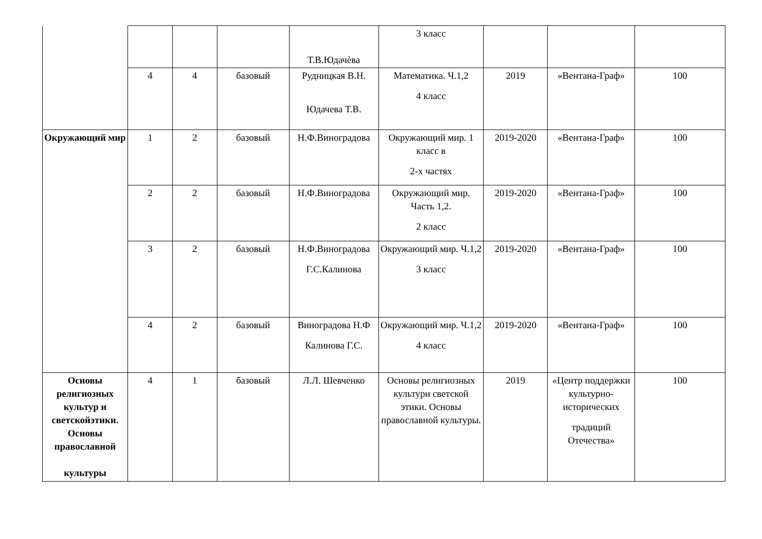| | | | | Т.В.Юдачѐва | 3 класс | | | |
| | 4 | 4 | базовый | Рудницкая В.Н. Юдачева Т.В. | Математика. Ч.1,2 4 класс | 2019 | «Вентана-Граф» | 100 |
| Окружающий мир | 1 | 2 | базовый | Н.Ф.Виноградова | Окружающий мир. 1 класс в 2-х частях | 2019-2020 | «Вентана-Граф» | 100 |
| | 2 | 2 | базовый | Н.Ф.Виноградова | Окружающий мир. Часть 1,2. 2 класс | 2019-2020 | «Вентана-Граф» | 100 |
| | 3 | 2 | базовый | Н.Ф.Виноградова Г.С.Калинова | Окружающий мир. Ч.1,2 3 класс | 2019-2020 | «Вентана-Граф» | 100 |
| | 4 | 2 | базовый | Виноградова Н.Ф Калинова Г.С. | Окружающий мир. Ч.1,2 4 класс | 2019-2020 | «Вентана-Граф» | 100 |
| Основы религиозных культур и светскойэтики. Основы православной культуры | 4 | 1 | базовый | Л.Л. Шевченко | Основы религиозных культури светской этики. Основы православной культуры. | 2019 | «Центр поддержки культурно-исторических традиций Отечества» | 100 |